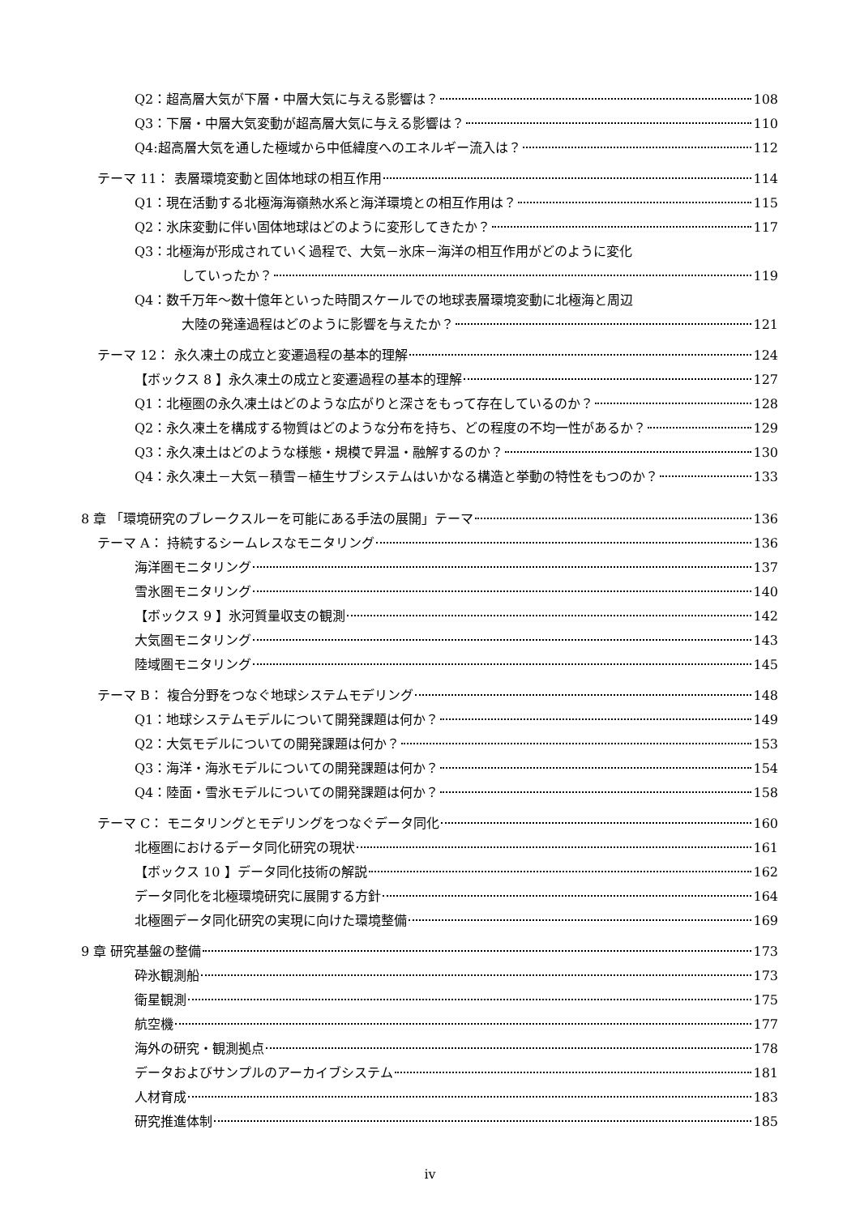Q2：超高層大気が下層・中層大気に与える影響は？ 108
Q3：下層・中層大気変動が超高層大気に与える影響は？ 110
Q4:超高層大気を通した極域から中低緯度へのエネルギー流入は？ 112
テーマ 11： 表層環境変動と固体地球の相互作用 114
Q1：現在活動する北極海海嶺熱水系と海洋環境との相互作用は？ 115
Q2：氷床変動に伴い固体地球はどのように変形してきたか？ 117
Q3：北極海が形成されていく過程で、大気－氷床－海洋の相互作用がどのように変化
していったか？ 119
Q4：数千万年～数十億年といった時間スケールでの地球表層環境変動に北極海と周辺
大陸の発達過程はどのように影響を与えたか？ 121
テーマ 12： 永久凍土の成立と変遷過程の基本的理解 124
【ボックス 8 】永久凍土の成立と変遷過程の基本的理解 127
Q1：北極圏の永久凍土はどのような広がりと深さをもって存在しているのか？ 128
Q2：永久凍土を構成する物質はどのような分布を持ち、どの程度の不均一性があるか？ 129
Q3：永久凍土はどのような様態・規模で昇温・融解するのか？ 130
Q4：永久凍土－大気－積雪－植生サブシステムはいかなる構造と挙動の特性をもつのか？ 133
8 章 「環境研究のブレークスルーを可能にある手法の展開」テーマ 136
テーマ A： 持続するシームレスなモニタリング 136
海洋圏モニタリング 137
雪氷圏モニタリング 140
【ボックス 9 】氷河質量収支の観測 142
大気圏モニタリング 143
陸域圏モニタリング 145
テーマ B： 複合分野をつなぐ地球システムモデリング 148
Q1：地球システムモデルについて開発課題は何か？ 149
Q2：大気モデルについての開発課題は何か？ 153
Q3：海洋・海氷モデルについての開発課題は何か？ 154
Q4：陸面・雪氷モデルについての開発課題は何か？ 158
テーマ C： モニタリングとモデリングをつなぐデータ同化 160
北極圏におけるデータ同化研究の現状 161
【ボックス 10 】データ同化技術の解説 162
データ同化を北極環境研究に展開する方針 164
北極圏データ同化研究の実現に向けた環境整備 169
9 章 研究基盤の整備 173
砕氷観測船 173
衛星観測 175
航空機 177
海外の研究・観測拠点 178
データおよびサンプルのアーカイブシステム 181
人材育成 183
研究推進体制 185
iv